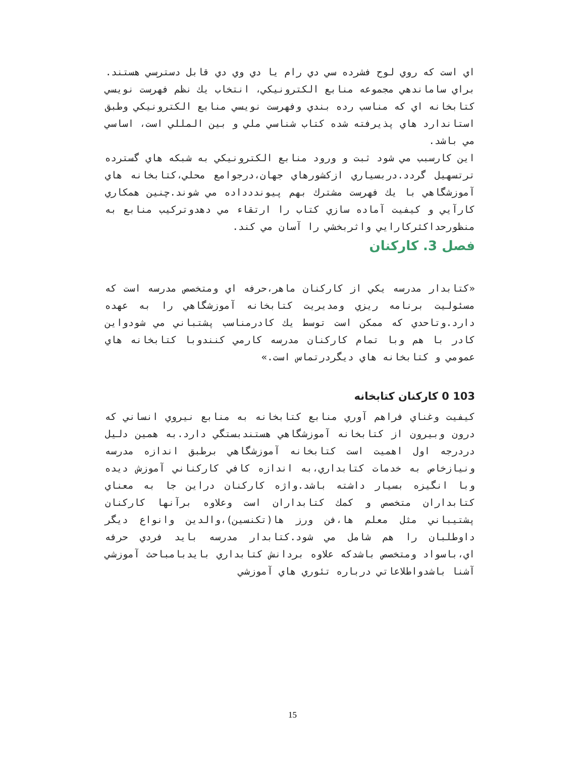اي است كه روي لوح فشرده سي دي رام يا دي وي دي قابل دسترسي هستند.
براي ساماندهي مجموعه منابع الكترونيكي، انتخاب يك نظم فهرست نويسي كتابخانه اي كه مناسب رده بندي وفهرست نويسي منابع الكترونيكي وطبق استاندارد هاي پذيرفته شده كتاب شناسي ملي و بين المللي است، اساسي مي باشد.
اين كارسبب مي شود ثبت و ورود منابع الكترونيكي به شبكه هاي گسترده ترتسهيل گردد.دربسياري ازكشورهاي جهان،درجوامع محلي،كتابخانه هاي آموزشگاهي با يك فهرست مشترك بهم پيونددداده مي شوند.چنين همكاري كارآيي و كيفيت آماده سازي كتاب را ارتقاء مي دهدوتركيب منابع به منظورحداكثركارايي واثربخشي را آسان مي كند.
فصل 3. كاركنان
«كتابدار مدرسه يكي از كاركنان ماهر،حرفه اي ومتخصص مدرسه است كه مسئوليت برنامه ريزي ومديريت كتابخانه آموزشگاهي را به عهده دارد.وتاحدي كه ممكن است توسط يك كادرمناسب پشتباني مي شودواين كادر با هم وبا تمام كاركنان مدرسه كارمي كنندوبا كتابخانه هاي عمومي و كتابخانه هاي ديگردرتماس است.»
103 0 كاركنان كتابخانه
كيفيت وغناي فراهم آوري منابع كتابخانه به منابع نيروي انساني كه درون وبيرون از كتابخانه آموزشگاهي هستندبستگي دارد.به همين دليل دردرجه اول اهميت است كتابخانه آموزشگاهي برطبق اندازه مدرسه ونيازخاص به خدمات كتابداري،به اندازه كافي كاركناني آموزش ديده وبا انگيزه بسيار داشته باشد.واژه كاركنان دراين جا به معناي كتابداران متخصص و كمك كتابداران است وعلاوه برآنها كاركنان پشتيباني مثل معلم ها،فن ورز ها(تكنسين)،والدين وانواع ديگر داوطلبان را هم شامل مي شود.كتابدار مدرسه بايد فردي حرفه اي،باسواد ومتخصص باشدكه علاوه بردانش كتابداري بايدبامباحث آموزشي آشنا باشدواطلاعاتي درباره تئوري هاي آموزشي
15